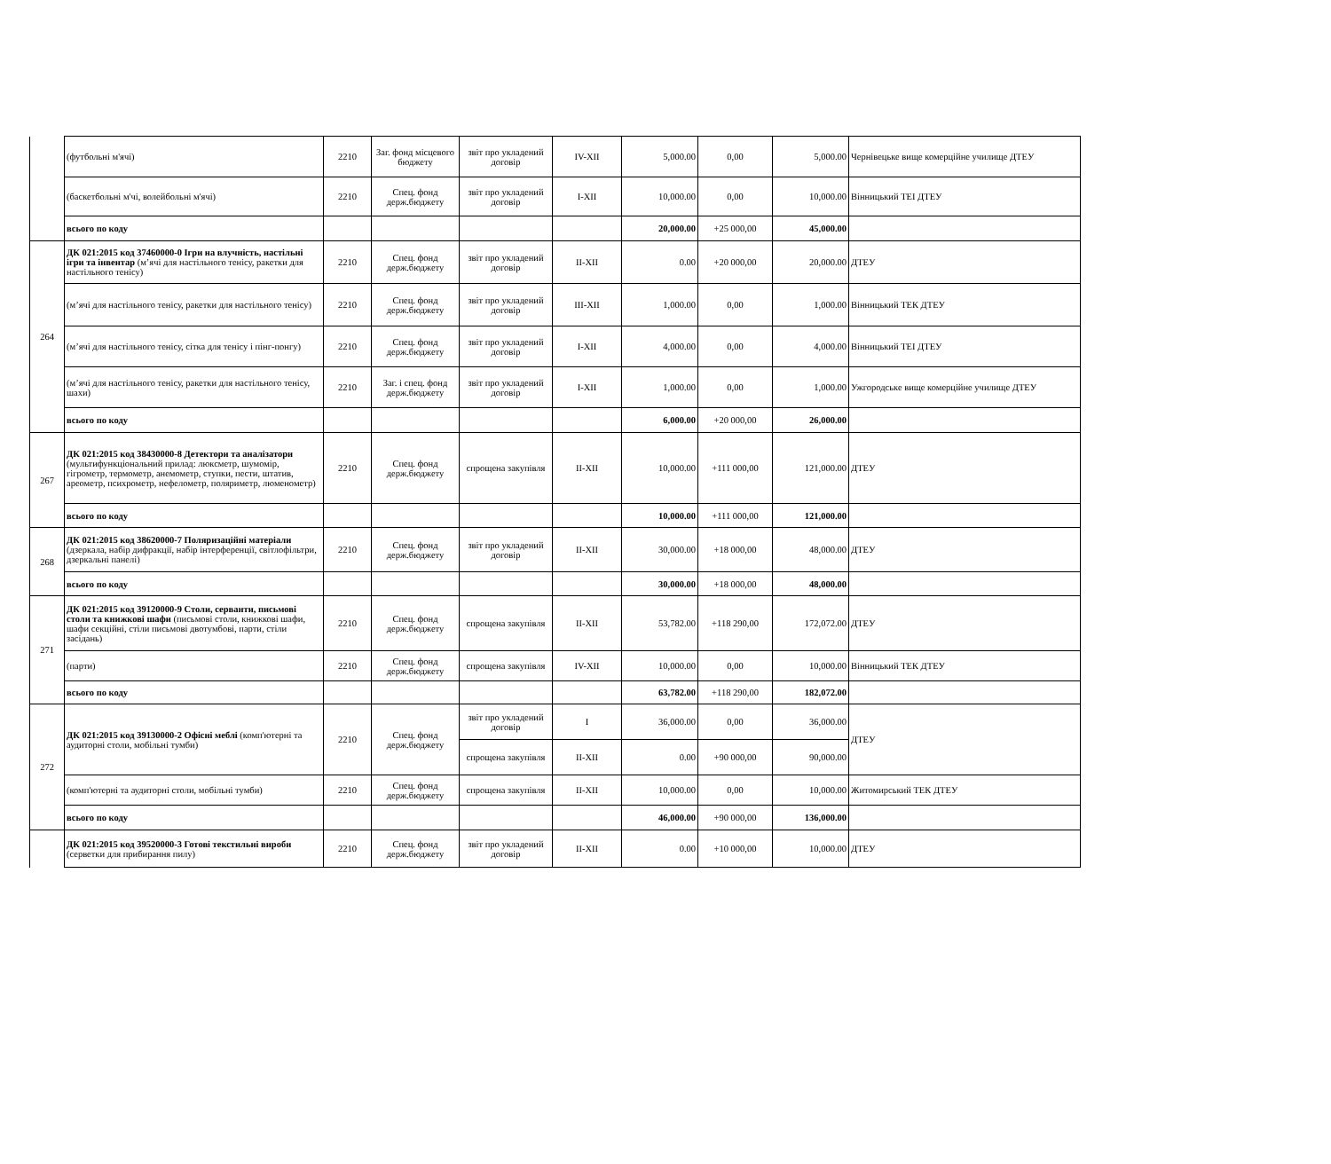| | (футбольні м'ячі) | 2210 | Заг. фонд місцевого бюджету | звіт про укладений договір | IV-XII | 5,000.00 | 0,00 | 5,000.00 | Чернівецьке вище комерційне училище ДТЕУ |
| | (баскетбольні м'чі, волейбольні м'ячі) | 2210 | Спец. фонд держ.бюджету | звіт про укладений договір | I-XII | 10,000.00 | 0,00 | 10,000.00 | Вінницький ТЕІ ДТЕУ |
| | всього по коду | | | | | 20,000.00 | +25 000,00 | 45,000.00 | |
| 264 | ДК 021:2015 код 37460000-0 Ігри на влучність, настільні ігри та інвентар (м’ячі для настільного тенісу, ракетки для настільного тенісу) | 2210 | Спец. фонд держ.бюджету | звіт про укладений договір | II-XII | 0.00 | +20 000,00 | 20,000.00 | ДТЕУ |
| | (м’ячі для настільного тенісу, ракетки для настільного тенісу) | 2210 | Спец. фонд держ.бюджету | звіт про укладений договір | III-XII | 1,000.00 | 0,00 | 1,000.00 | Вінницький ТЕК ДТЕУ |
| | (м’ячі для настільного тенісу, сітка для тенісу і пінг-понгу) | 2210 | Спец. фонд держ.бюджету | звіт про укладений договір | I-XII | 4,000.00 | 0,00 | 4,000.00 | Вінницький ТЕІ ДТЕУ |
| | (м’ячі для настільного тенісу, ракетки для настільного тенісу, шахи) | 2210 | Заг. і спец. фонд держ.бюджету | звіт про укладений договір | I-XII | 1,000.00 | 0,00 | 1,000.00 | Ужгородське вище комерційне училище ДТЕУ |
| | всього по коду | | | | | 6,000.00 | +20 000,00 | 26,000.00 | |
| 267 | ДК 021:2015 код 38430000-8 Детектори та аналізатори (мультифункціональний прилад: люксметр, шумомір, гігрометр, термометр, анемометр, ступки, пести, штатив, ареометр, психрометр, нефелометр, поляриметр, люменометр) | 2210 | Спец. фонд держ.бюджету | спрощена закупівля | II-XII | 10,000.00 | +111 000,00 | 121,000.00 | ДТЕУ |
| | всього по коду | | | | | 10,000.00 | +111 000,00 | 121,000.00 | |
| 268 | ДК 021:2015 код 38620000-7 Поляризаційні матеріали (дзеркала, набір дифракції, набір інтерференції, світлофільтри, дзеркальні панелі) | 2210 | Спец. фонд держ.бюджету | звіт про укладений договір | II-XII | 30,000.00 | +18 000,00 | 48,000.00 | ДТЕУ |
| | всього по коду | | | | | 30,000.00 | +18 000,00 | 48,000.00 | |
| 271 | ДК 021:2015 код 39120000-9 Столи, серванти, письмові столи та книжкові шафи (письмові столи, книжкові шафи, шафи секційні, стіли письмові двотумбові, парти, стіли засідань) | 2210 | Спец. фонд держ.бюджету | спрощена закупівля | II-XII | 53,782.00 | +118 290,00 | 172,072.00 | ДТЕУ |
| | (парти) | 2210 | Спец. фонд держ.бюджету | спрощена закупівля | IV-XII | 10,000.00 | 0,00 | 10,000.00 | Вінницький ТЕК ДТЕУ |
| | всього по коду | | | | | 63,782.00 | +118 290,00 | 182,072.00 | |
| 272 | ДК 021:2015 код 39130000-2 Офісні меблі (комп'ютерні та аудиторні столи, мобільні тумби) | 2210 | Спец. фонд держ.бюджету | звіт про укладений договір | I | 36,000.00 | 0,00 | 36,000.00 | ДТЕУ |
| | | | | спрощена закупівля | II-XII | 0.00 | +90 000,00 | 90,000.00 | |
| | (комп'ютерні та аудиторні столи, мобільні тумби) | 2210 | Спец. фонд держ.бюджету | спрощена закупівля | II-XII | 10,000.00 | 0,00 | 10,000.00 | Житомирський ТЕК ДТЕУ |
| | всього по коду | | | | | 46,000.00 | +90 000,00 | 136,000.00 | |
| | ДК 021:2015 код 39520000-3 Готові текстильні вироби (серветки для прибирання пилу) | 2210 | Спец. фонд держ.бюджету | звіт про укладений договір | II-XII | 0.00 | +10 000,00 | 10,000.00 | ДТЕУ |